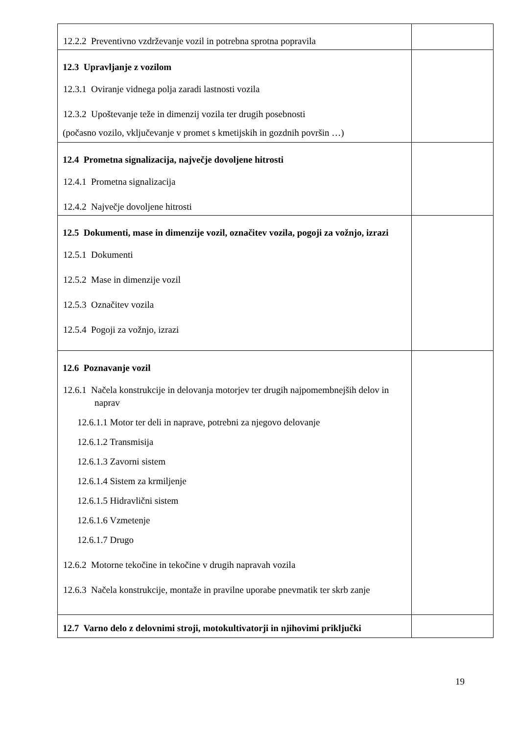| 12.2.2 Preventivno vzdrževanje vozil in potrebna sprotna popravila | |
| 12.3 Upravljanje z vozilom 12.3.1 Oviranje vidnega polja zaradi lastnosti vozila 12.3.2 Upoštevanje teže in dimenzij vozila ter drugih posebnosti (počasno vozilo, vključevanje v promet s kmetijskih in gozdnih površin …) | |
| 12.4 Prometna signalizacija, največje dovoljene hitrosti 12.4.1 Prometna signalizacija 12.4.2 Največje dovoljene hitrosti | |
| 12.5 Dokumenti, mase in dimenzije vozil, označitev vozila, pogoji za vožnjo, izrazi 12.5.1 Dokumenti 12.5.2 Mase in dimenzije vozil 12.5.3 Označitev vozila 12.5.4 Pogoji za vožnjo, izrazi | |
| 12.6 Poznavanje vozil 12.6.1 Načela konstrukcije in delovanja motorjev ter drugih najpomembnejših delov in naprav 12.6.1.1 Motor ter deli in naprave, potrebni za njegovo delovanje 12.6.1.2 Transmisija 12.6.1.3 Zavorni sistem 12.6.1.4 Sistem za krmiljenje 12.6.1.5 Hidravlični sistem 12.6.1.6 Vzmetenje 12.6.1.7 Drugo 12.6.2 Motorne tekočine in tekočine v drugih napravah vozila 12.6.3 Načela konstrukcije, montaže in pravilne uporabe pnevmatik ter skrb zanje | |
| 12.7 Varno delo z delovnimi stroji, motokultivatorji in njihovimi priključki | |
19